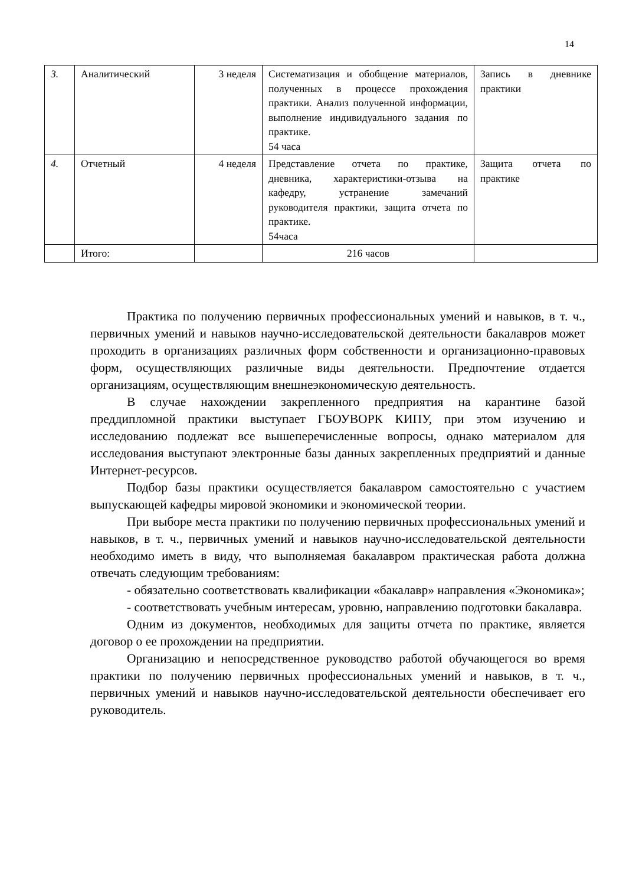14
| 3. | Аналитический | 3 неделя | Систематизация и обобщение материалов, полученных в процессе прохождения практики. Анализ полученной информации, выполнение индивидуального задания по практике. 54 часа | Запись в дневнике практики |
| 4. | Отчетный | 4 неделя | Представление отчета по практике, дневника, характеристики-отзыва на кафедру, устранение замечаний руководителя практики, защита отчета по практике. 54часа | Защита отчета по практике |
| | Итого: | | 216 часов | |
Практика по получению первичных профессиональных умений и навыков, в т. ч., первичных умений и навыков научно-исследовательской деятельности бакалавров может проходить в организациях различных форм собственности и организационно-правовых форм, осуществляющих различные виды деятельности. Предпочтение отдается организациям, осуществляющим внешнеэкономическую деятельность.
В случае нахождении закрепленного предприятия на карантине базой преддипломной практики выступает ГБОУВОРК КИПУ, при этом изучению и исследованию подлежат все вышеперечисленные вопросы, однако материалом для исследования выступают электронные базы данных закрепленных предприятий и данные Интернет-ресурсов.
Подбор базы практики осуществляется бакалавром самостоятельно с участием выпускающей кафедры мировой экономики и экономической теории.
При выборе места практики по получению первичных профессиональных умений и навыков, в т. ч., первичных умений и навыков научно-исследовательской деятельности необходимо иметь в виду, что выполняемая бакалавром практическая работа должна отвечать следующим требованиям:
- обязательно соответствовать квалификации «бакалавр» направления «Экономика»;
- соответствовать учебным интересам, уровню, направлению подготовки бакалавра.
Одним из документов, необходимых для защиты отчета по практике, является договор о ее прохождении на предприятии.
Организацию и непосредственное руководство работой обучающегося во время практики по получению первичных профессиональных умений и навыков, в т. ч., первичных умений и навыков научно-исследовательской деятельности обеспечивает его руководитель.